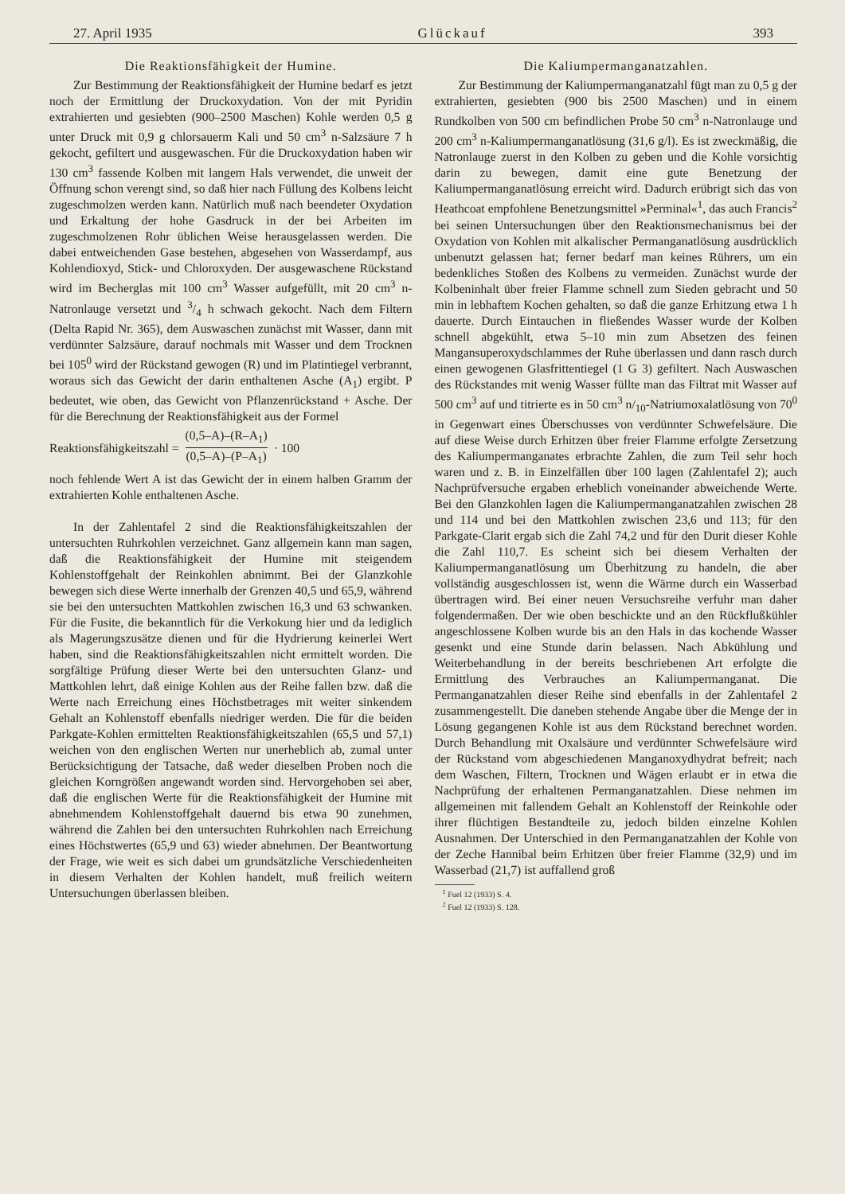27. April 1935 Glückauf 393
Die Reaktionsfähigkeit der Humine.
Zur Bestimmung der Reaktionsfähigkeit der Humine bedarf es jetzt noch der Ermittlung der Druckoxydation. Von der mit Pyridin extrahierten und gesiebten (900–2500 Maschen) Kohle werden 0,5 g unter Druck mit 0,9 g chlorsauerm Kali und 50 cm<sup>3</sup> n-Salzsäure 7 h gekocht, gefiltert und ausgewaschen. Für die Druckoxydation haben wir 130 cm<sup>3</sup> fassende Kolben mit langem Hals verwendet, die unweit der Öffnung schon verengt sind, so daß hier nach Füllung des Kolbens leicht zugeschmolzen werden kann. Natürlich muß nach beendeter Oxydation und Erkaltung der hohe Gasdruck in der bei Arbeiten im zugeschmolzenen Rohr üblichen Weise herausgelassen werden. Die dabei entweichenden Gase bestehen, abgesehen von Wasserdampf, aus Kohlendioxyd, Stick- und Chloroxyden. Der ausgewaschene Rückstand wird im Becherglas mit 100 cm<sup>3</sup> Wasser aufgefüllt, mit 20 cm<sup>3</sup> n-Natronlauge versetzt und 3/4 h schwach gekocht. Nach dem Filtern (Delta Rapid Nr. 365), dem Auswaschen zunächst mit Wasser, dann mit verdünnter Salzsäure, darauf nochmals mit Wasser und dem Trocknen bei 105<sup>0</sup> wird der Rückstand gewogen (R) und im Platintiegel verbrannt, woraus sich das Gewicht der darin enthaltenen Asche (A<sub>1</sub>) ergibt. P bedeutet, wie oben, das Gewicht von Pflanzenrückstand + Asche. Der für die Berechnung der Reaktionsfähigkeit aus der Formel
Reaktionsfähigkeitszahl = (0,5–A)–(R–A<sub>1</sub>) (0,5–A)–(P–A<sub>1</sub>) · 100
noch fehlende Wert A ist das Gewicht der in einem halben Gramm der extrahierten Kohle enthaltenen Asche.
In der Zahlentafel 2 sind die Reaktionsfähigkeitszahlen der untersuchten Ruhrkohlen verzeichnet. Ganz allgemein kann man sagen, daß die Reaktionsfähigkeit der Humine mit steigendem Kohlenstoffgehalt der Reinkohlen abnimmt. Bei der Glanzkohle bewegen sich diese Werte innerhalb der Grenzen 40,5 und 65,9, während sie bei den untersuchten Mattkohlen zwischen 16,3 und 63 schwanken. Für die Fusite, die bekanntlich für die Verkokung hier und da lediglich als Magerungszusätze dienen und für die Hydrierung keinerlei Wert haben, sind die Reaktionsfähigkeitszahlen nicht ermittelt worden. Die sorgfältige Prüfung dieser Werte bei den untersuchten Glanz- und Mattkohlen lehrt, daß einige Kohlen aus der Reihe fallen bzw. daß die Werte nach Erreichung eines Höchstbetrages mit weiter sinkendem Gehalt an Kohlenstoff ebenfalls niedriger werden. Die für die beiden Parkgate-Kohlen ermittelten Reaktionsfähigkeitszahlen (65,5 und 57,1) weichen von den englischen Werten nur unerheblich ab, zumal unter Berücksichtigung der Tatsache, daß weder dieselben Proben noch die gleichen Korngrößen angewandt worden sind. Hervorgehoben sei aber, daß die englischen Werte für die Reaktionsfähigkeit der Humine mit abnehmendem Kohlenstoffgehalt dauernd bis etwa 90 zunehmen, während die Zahlen bei den untersuchten Ruhrkohlen nach Erreichung eines Höchstwertes (65,9 und 63) wieder abnehmen. Der Beantwortung der Frage, wie weit es sich dabei um grundsätzliche Verschiedenheiten in diesem Verhalten der Kohlen handelt, muß freilich weitern Untersuchungen überlassen bleiben.
Die Kaliumpermanganatzahlen.
Zur Bestimmung der Kaliumpermanganatzahl fügt man zu 0,5 g der extrahierten, gesiebten (900 bis 2500 Maschen) und in einem Rundkolben von 500 cm befindlichen Probe 50 cm<sup>3</sup> n-Natronlauge und 200 cm<sup>3</sup> n-Kaliumpermanganatlösung (31,6 g/l). Es ist zweckmäßig, die Natronlauge zuerst in den Kolben zu geben und die Kohle vorsichtig darin zu bewegen, damit eine gute Benetzung der Kaliumpermanganatlösung erreicht wird. Dadurch erübrigt sich das von Heathcoat empfohlene Benetzungsmittel »Perminal«<sup>1</sup>, das auch Francis<sup>2</sup> bei seinen Untersuchungen über den Reaktionsmechanismus bei der Oxydation von Kohlen mit alkalischer Permanganatlösung ausdrücklich unbenutzt gelassen hat; ferner bedarf man keines Rührers, um ein bedenkliches Stoßen des Kolbens zu vermeiden. Zunächst wurde der Kolbeninhalt über freier Flamme schnell zum Sieden gebracht und 50 min in lebhaftem Kochen gehalten, so daß die ganze Erhitzung etwa 1 h dauerte. Durch Eintauchen in fließendes Wasser wurde der Kolben schnell abgekühlt, etwa 5–10 min zum Absetzen des feinen Mangansuperoxydschlammes der Ruhe überlassen und dann rasch durch einen gewogenen Glasfrittentiegel (1 G 3) gefiltert. Nach Auswaschen des Rückstandes mit wenig Wasser füllte man das Filtrat mit Wasser auf 500 cm<sup>3</sup> auf und titrierte es in 50 cm<sup>3</sup> n/<sub>10</sub>-Natriumoxalatlösung von 70<sup>0</sup> in Gegenwart eines Überschusses von verdünnter Schwefelsäure. Die auf diese Weise durch Erhitzen über freier Flamme erfolgte Zersetzung des Kaliumpermanganates erbrachte Zahlen, die zum Teil sehr hoch waren und z. B. in Einzelfällen über 100 lagen (Zahlentafel 2); auch Nachprüfversuche ergaben erheblich voneinander abweichende Werte. Bei den Glanzkohlen lagen die Kaliumpermanganatzahlen zwischen 28 und 114 und bei den Mattkohlen zwischen 23,6 und 113; für den Parkgate-Clarit ergab sich die Zahl 74,2 und für den Durit dieser Kohle die Zahl 110,7. Es scheint sich bei diesem Verhalten der Kaliumpermanganatlösung um Überhitzung zu handeln, die aber vollständig ausgeschlossen ist, wenn die Wärme durch ein Wasserbad übertragen wird. Bei einer neuen Versuchsreihe verfuhr man daher folgendermaßen. Der wie oben beschickte und an den Rückflußkühler angeschlossene Kolben wurde bis an den Hals in das kochende Wasser gesenkt und eine Stunde darin belassen. Nach Abkühlung und Weiterbehandlung in der bereits beschriebenen Art erfolgte die Ermittlung des Verbrauches an Kaliumpermanganat. Die Permanganatzahlen dieser Reihe sind ebenfalls in der Zahlentafel 2 zusammengestellt. Die daneben stehende Angabe über die Menge der in Lösung gegangenen Kohle ist aus dem Rückstand berechnet worden. Durch Behandlung mit Oxalsäure und verdünnter Schwefelsäure wird der Rückstand vom abgeschiedenen Manganoxydhydrat befreit; nach dem Waschen, Filtern, Trocknen und Wägen erlaubt er in etwa die Nachprüfung der erhaltenen Permanganatzahlen. Diese nehmen im allgemeinen mit fallendem Gehalt an Kohlenstoff der Reinkohle oder ihrer flüchtigen Bestandteile zu, jedoch bilden einzelne Kohlen Ausnahmen. Der Unterschied in den Permanganatzahlen der Kohle von der Zeche Hannibal beim Erhitzen über freier Flamme (32,9) und im Wasserbad (21,7) ist auffallend groß
<sup>1</sup> Fuel 12 (1933) S. 4.
<sup>2</sup> Fuel 12 (1933) S. 128.